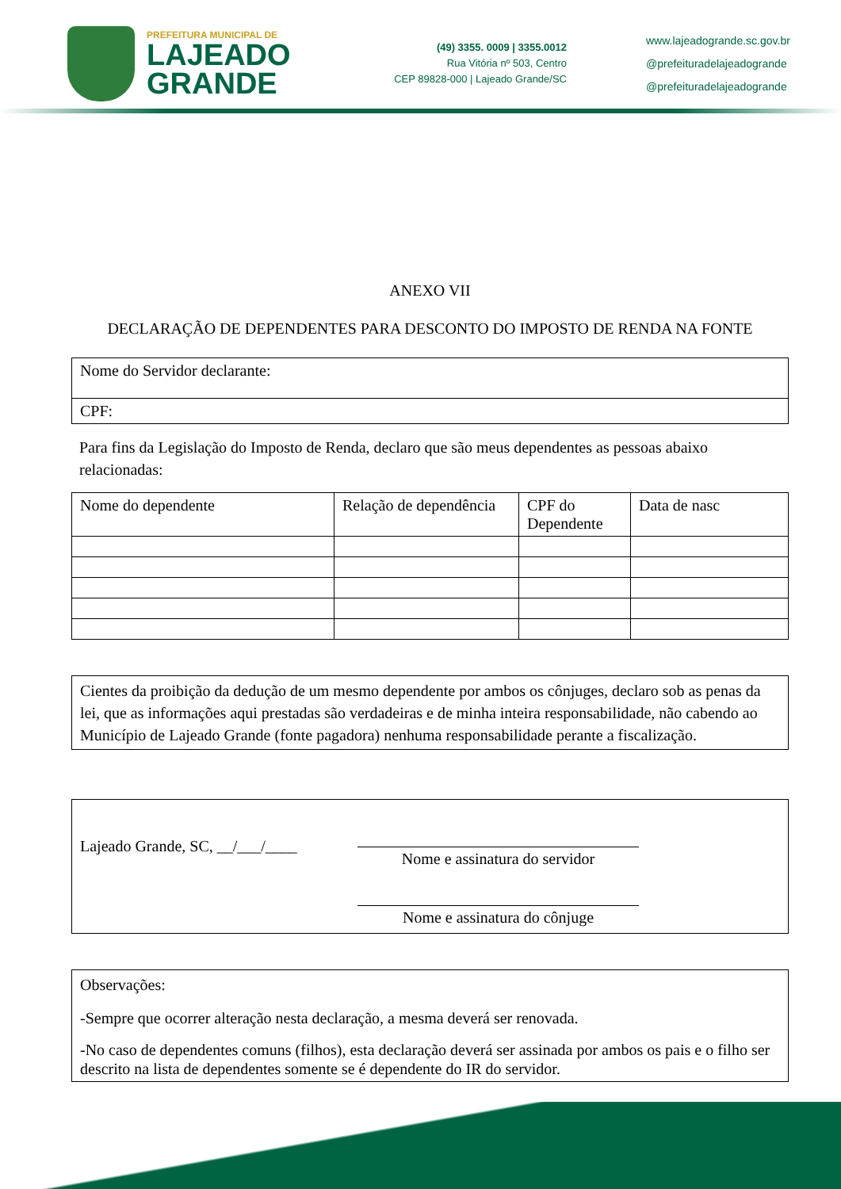PREFEITURA MUNICIPAL DE
LAJEADO
GRANDE
(49) 3355. 0009 | 3355.0012
Rua Vitória nº 503, Centro
CEP 89828-000 | Lajeado Grande/SC
www.lajeadogrande.sc.gov.br
@prefeituradelajeadogrande
@prefeituradelajeadogrande
ANEXO VII
DECLARAÇÃO DE DEPENDENTES PARA DESCONTO DO IMPOSTO DE RENDA NA FONTE
| Nome do Servidor declarante: |
| CPF: |
Para fins da Legislação do Imposto de Renda, declaro que são meus dependentes as pessoas abaixo relacionadas:
| Nome do dependente | Relação de dependência | CPF do Dependente | Data de nasc |
Cientes da proibição da dedução de um mesmo dependente por ambos os cônjuges, declaro sob as penas da lei, que as informações aqui prestadas são verdadeiras e de minha inteira responsabilidade, não cabendo ao Município de Lajeado Grande (fonte pagadora) nenhuma responsabilidade perante a fiscalização.
Lajeado Grande, SC, __/___/____
Nome e assinatura do servidor
Nome e assinatura do cônjuge
Observações:
-Sempre que ocorrer alteração nesta declaração, a mesma deverá ser renovada.
-No caso de dependentes comuns (filhos), esta declaração deverá ser assinada por ambos os pais e o filho ser descrito na lista de dependentes somente se é dependente do IR do servidor.